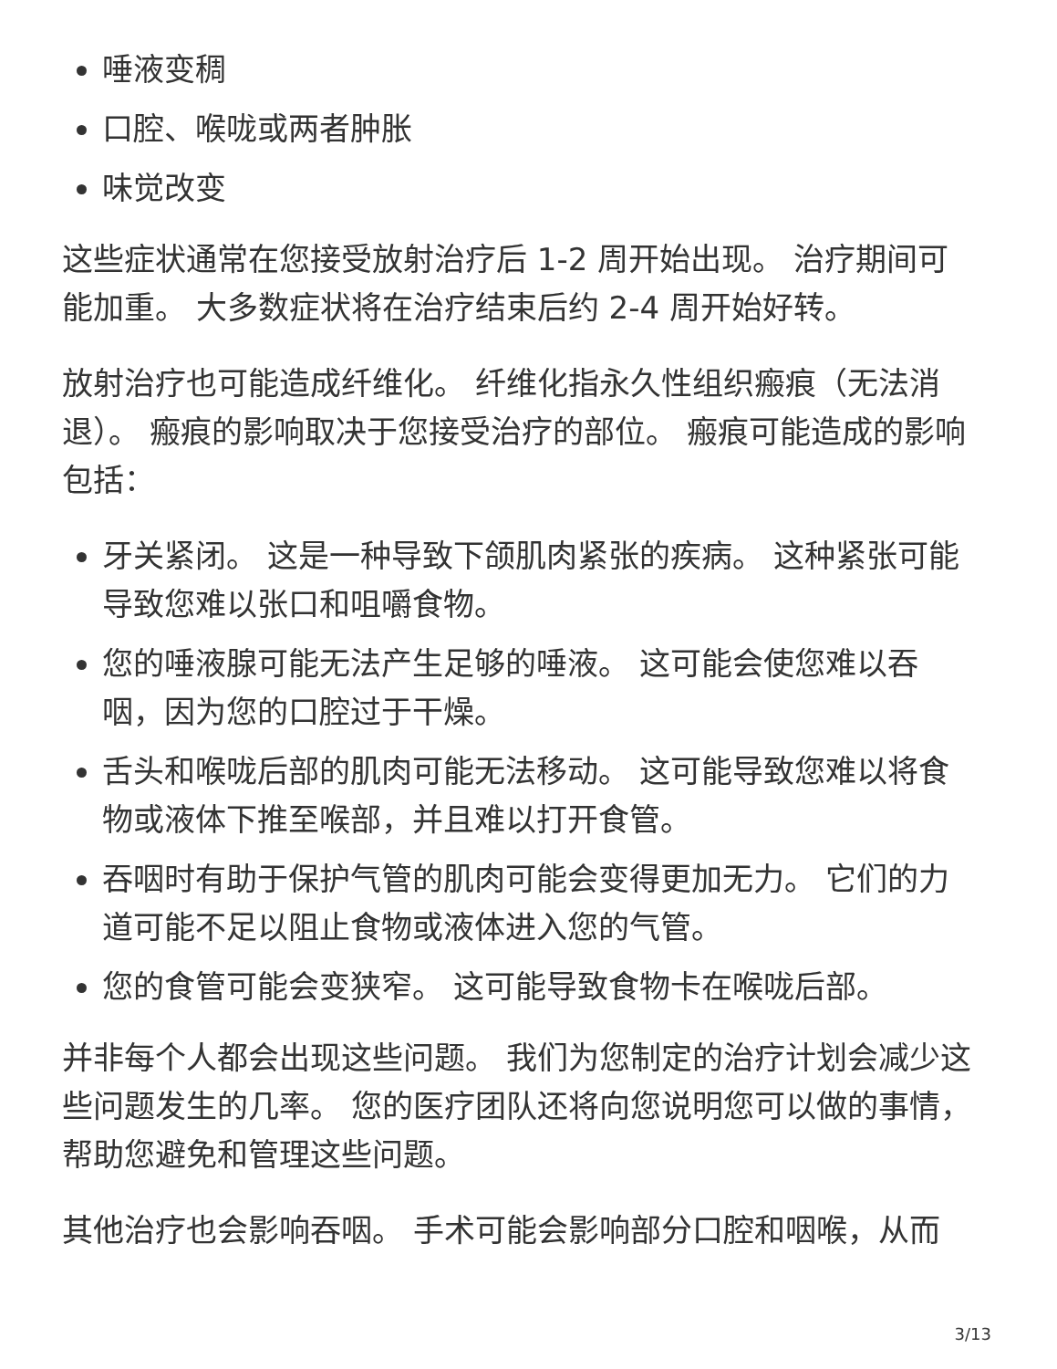唾液变稠
口腔、喉咙或两者肿胀
味觉改变
这些症状通常在您接受放射治疗后 1-2 周开始出现。 治疗期间可能加重。 大多数症状将在治疗结束后约 2-4 周开始好转。
放射治疗也可能造成纤维化。 纤维化指永久性组织瘢痕（无法消退）。 瘢痕的影响取决于您接受治疗的部位。 瘢痕可能造成的影响包括：
牙关紧闭。 这是一种导致下颌肌肉紧张的疾病。 这种紧张可能导致您难以张口和咀嚼食物。
您的唾液腺可能无法产生足够的唾液。 这可能会使您难以吞咽，因为您的口腔过于干燥。
舌头和喉咙后部的肌肉可能无法移动。 这可能导致您难以将食物或液体下推至喉部，并且难以打开食管。
吞咽时有助于保护气管的肌肉可能会变得更加无力。 它们的力道可能不足以阻止食物或液体进入您的气管。
您的食管可能会变狭窄。 这可能导致食物卡在喉咙后部。
并非每个人都会出现这些问题。 我们为您制定的治疗计划会减少这些问题发生的几率。 您的医疗团队还将向您说明您可以做的事情，帮助您避免和管理这些问题。
其他治疗也会影响吞咽。 手术可能会影响部分口腔和咽喉，从而
3/13